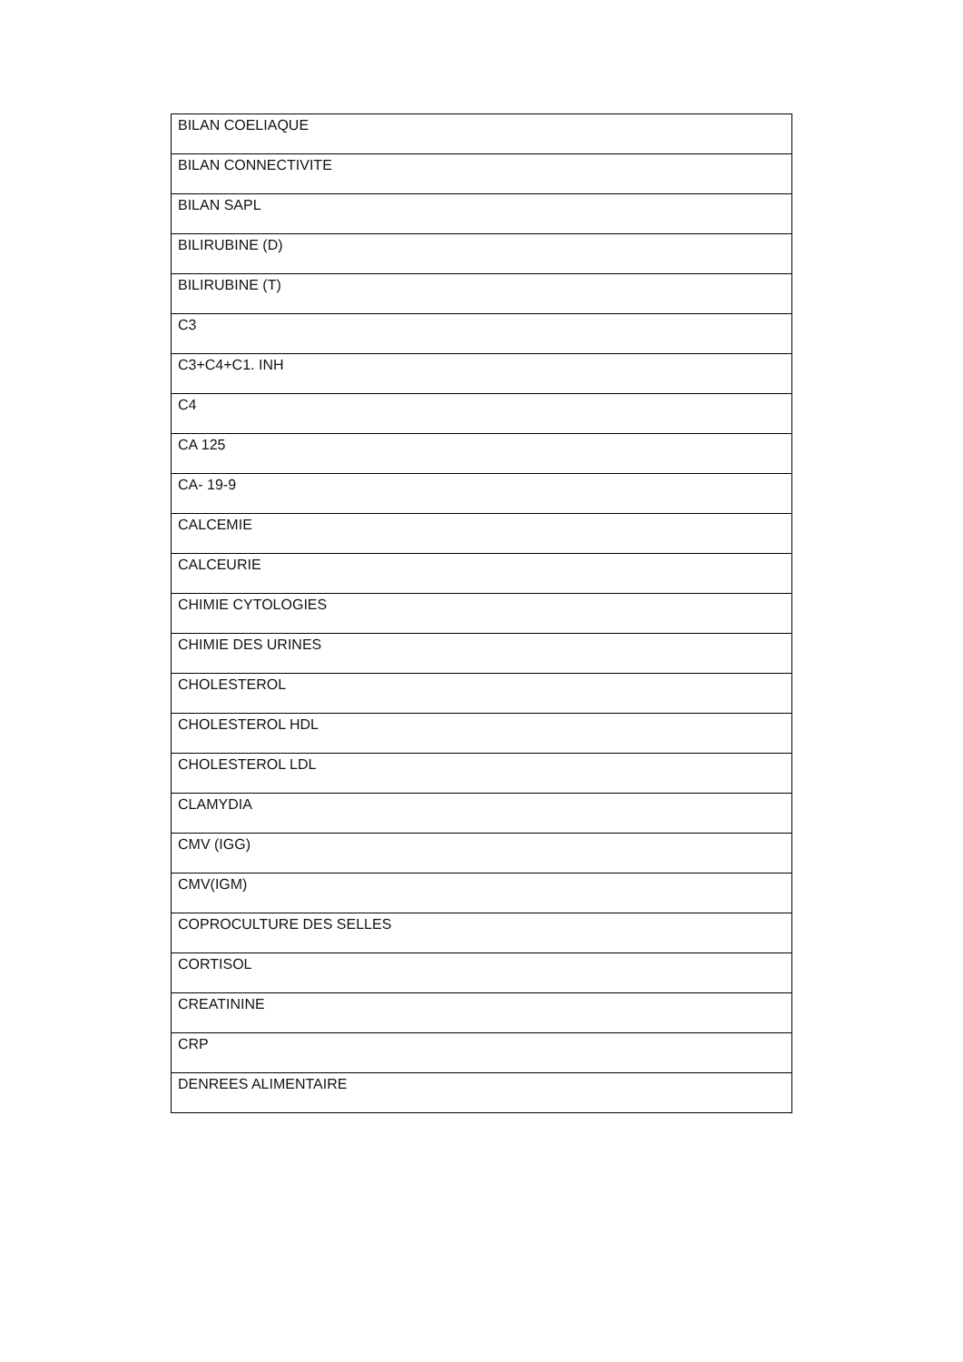| BILAN COELIAQUE |
| BILAN CONNECTIVITE |
| BILAN SAPL |
| BILIRUBINE (D) |
| BILIRUBINE (T) |
| C3 |
| C3+C4+C1. INH |
| C4 |
| CA 125 |
| CA- 19-9 |
| CALCEMIE |
| CALCEURIE |
| CHIMIE CYTOLOGIES |
| CHIMIE DES URINES |
| CHOLESTEROL |
| CHOLESTEROL HDL |
| CHOLESTEROL LDL |
| CLAMYDIA |
| CMV (IGG) |
| CMV(IGM) |
| COPROCULTURE DES SELLES |
| CORTISOL |
| CREATININE |
| CRP |
| DENREES ALIMENTAIRE |